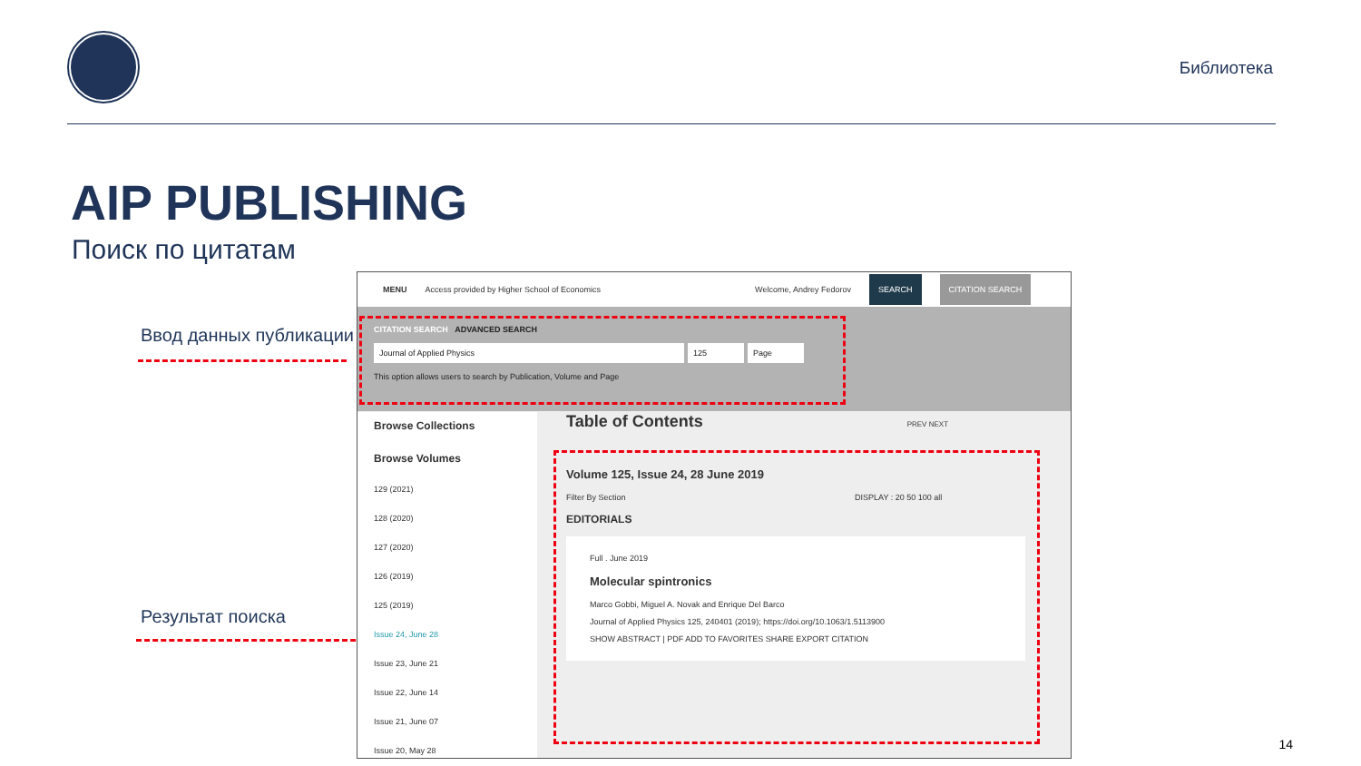Библиотека
AIP PUBLISHING
Поиск по цитатам
Ввод данных публикации
Результат поиска
MENU Access provided by Higher School of Economics Welcome, Andrey Fedorov SEARCH CITATION SEARCH
CITATION SEARCH ADVANCED SEARCH
Journal of Applied Physics 125 Page
This option allows users to search by Publication, Volume and Page
Browse Collections
Browse Volumes
129 (2021)
128 (2020)
127 (2020)
126 (2019)
125 (2019)
Issue 24, June 28
Issue 23, June 21
Issue 22, June 14
Issue 21, June 07
Issue 20, May 28
Table of Contents PREV NEXT
Volume 125, Issue 24, 28 June 2019
Filter By Section DISPLAY : 20 50 100 all
EDITORIALS
Full . June 2019
Molecular spintronics
Marco Gobbi, Miguel A. Novak and Enrique Del Barco
Journal of Applied Physics 125, 240401 (2019); https://doi.org/10.1063/1.5113900
SHOW ABSTRACT | PDF ADD TO FAVORITES SHARE EXPORT CITATION
14